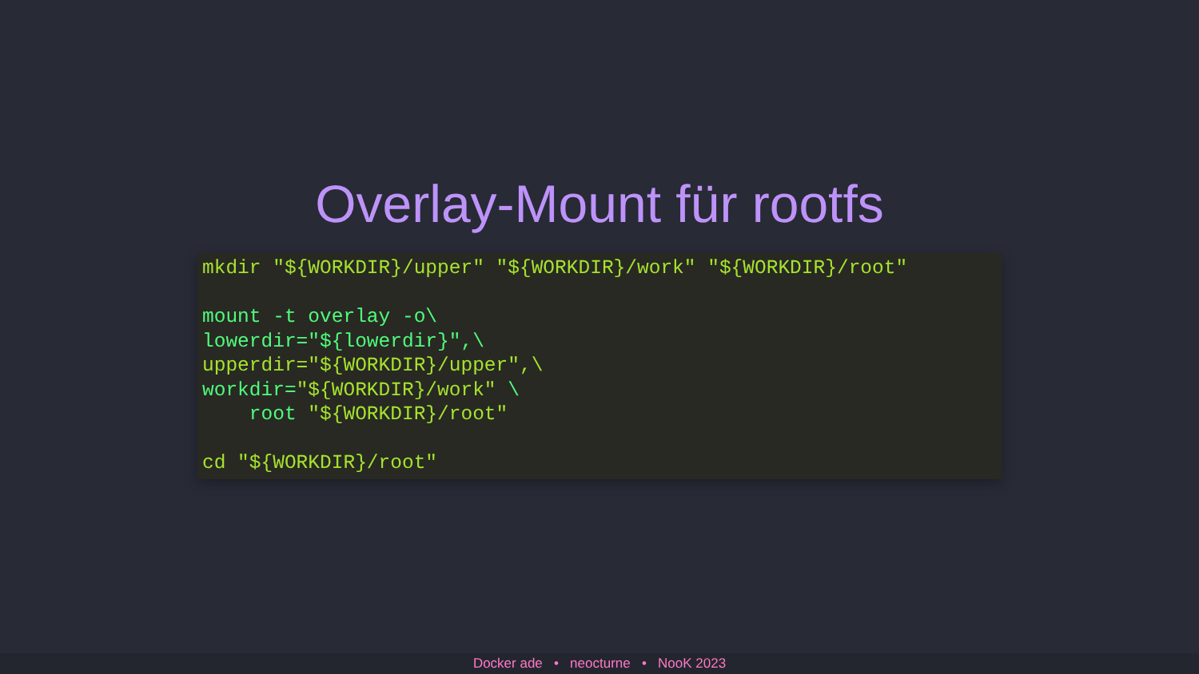Overlay-Mount für rootfs
mkdir "${WORKDIR}/upper" "${WORKDIR}/work" "${WORKDIR}/root"

mount -t overlay -o\
lowerdir="${lowerdir}",\
upperdir="${WORKDIR}/upper",\
workdir="${WORKDIR}/work" \
    root "${WORKDIR}/root"

cd "${WORKDIR}/root"
Docker ade • neocturne • NooK 2023